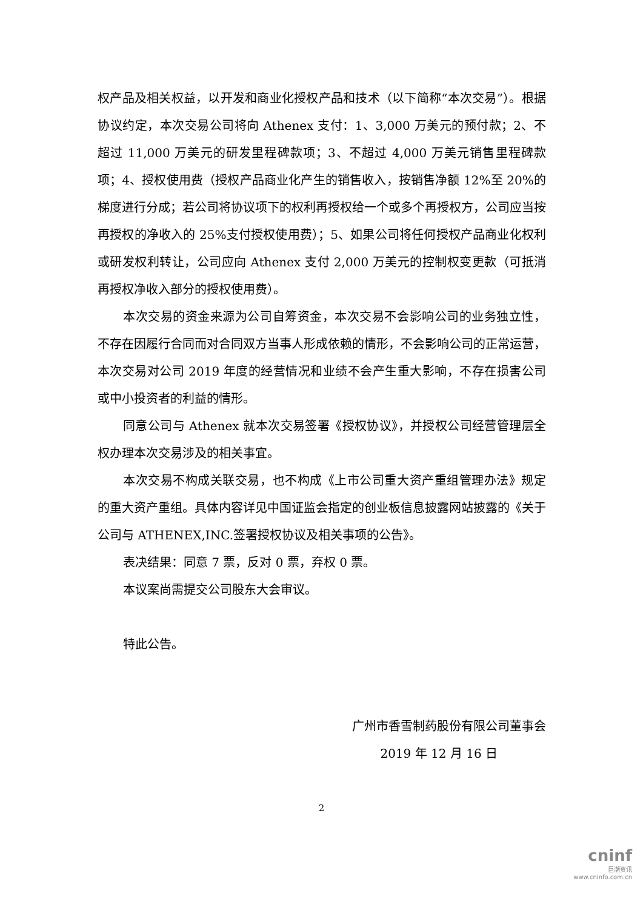权产品及相关权益，以开发和商业化授权产品和技术（以下简称“本次交易”）。根据协议约定，本次交易公司将向 Athenex 支付：1、3,000 万美元的预付款；2、不超过 11,000 万美元的研发里程碑款项；3、不超过 4,000 万美元销售里程碑款项；4、授权使用费（授权产品商业化产生的销售收入，按销售净额 12%至 20%的梯度进行分成；若公司将协议项下的权利再授权给一个或多个再授权方，公司应当按再授权的净收入的 25%支付授权使用费）；5、如果公司将任何授权产品商业化权利或研发权利转让，公司应向 Athenex 支付 2,000 万美元的控制权变更款（可抵消再授权净收入部分的授权使用费）。
本次交易的资金来源为公司自筹资金，本次交易不会影响公司的业务独立性，不存在因履行合同而对合同双方当事人形成依赖的情形，不会影响公司的正常运营，本次交易对公司 2019 年度的经营情况和业绩不会产生重大影响，不存在损害公司或中小投资者的利益的情形。
同意公司与 Athenex 就本次交易签署《授权协议》，并授权公司经营管理层全权办理本次交易涉及的相关事宜。
本次交易不构成关联交易，也不构成《上市公司重大资产重组管理办法》规定的重大资产重组。具体内容详见中国证监会指定的创业板信息披露网站披露的《关于公司与 ATHENEX,INC.签署授权协议及相关事项的公告》。
表决结果：同意 7 票，反对 0 票，弃权 0 票。
本议案尚需提交公司股东大会审议。
特此公告。
广州市香雪制药股份有限公司董事会
2019 年 12 月 16 日
2
cninf
巨潮资讯
www.cninfo.com.cn